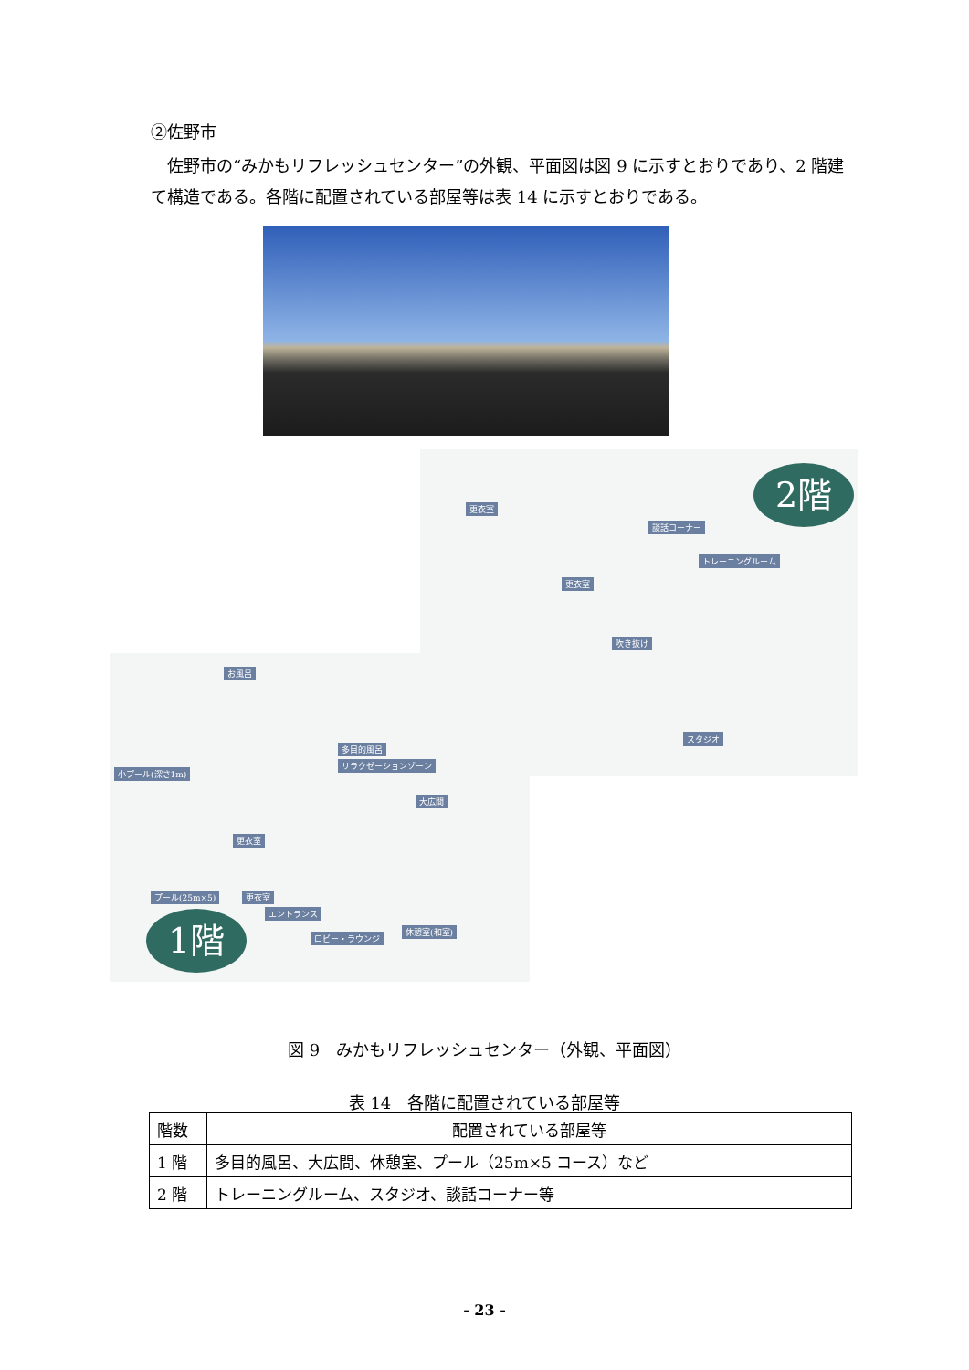②佐野市
佐野市の“みかもリフレッシュセンター”の外観、平面図は図 9 に示すとおりであり、2 階建て構造である。各階に配置されている部屋等は表 14 に示すとおりである。
2階
更衣室
談話コーナー
トレーニングルーム
更衣室
吹き抜け
スタジオ
お風呂
小プール(深さ1m)
多目的風呂
リラクゼーションゾーン
大広間
更衣室
プール(25m×5) 更衣室
エントランス
休憩室(和室)
ロビー・ラウンジ
1階
図 9　みかもリフレッシュセンター（外観、平面図）
表 14　各階に配置されている部屋等
| 階数 | 配置されている部屋等 |
| --- | --- |
| 1 階 | 多目的風呂、大広間、休憩室、プール（25m×5 コース）など |
| 2 階 | トレーニングルーム、スタジオ、談話コーナー等 |
- 23 -